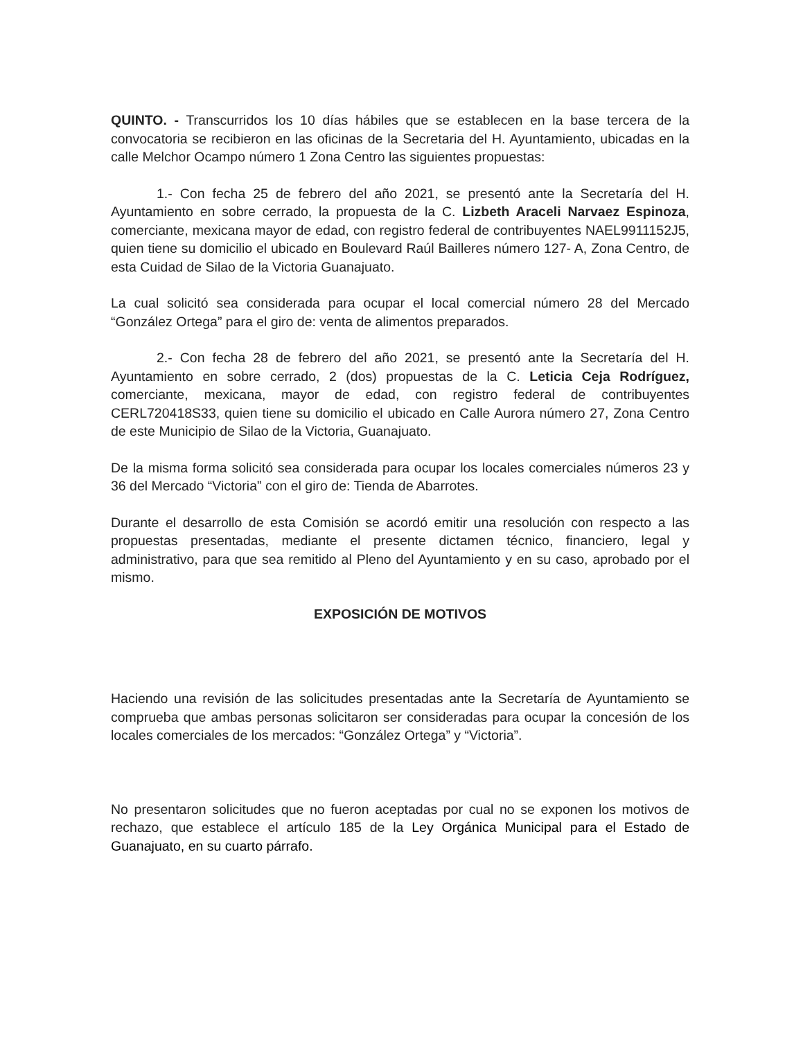QUINTO. - Transcurridos los 10 días hábiles que se establecen en la base tercera de la convocatoria se recibieron en las oficinas de la Secretaria del H. Ayuntamiento, ubicadas en la calle Melchor Ocampo número 1 Zona Centro las siguientes propuestas:
1.- Con fecha 25 de febrero del año 2021, se presentó ante la Secretaría del H. Ayuntamiento en sobre cerrado, la propuesta de la C. Lizbeth Araceli Narvaez Espinoza, comerciante, mexicana mayor de edad, con registro federal de contribuyentes NAEL9911152J5, quien tiene su domicilio el ubicado en Boulevard Raúl Bailleres número 127- A, Zona Centro, de esta Cuidad de Silao de la Victoria Guanajuato.
La cual solicitó sea considerada para ocupar el local comercial número 28 del Mercado “González Ortega” para el giro de: venta de alimentos preparados.
2.- Con fecha 28 de febrero del año 2021, se presentó ante la Secretaría del H. Ayuntamiento en sobre cerrado, 2 (dos) propuestas de la C. Leticia Ceja Rodríguez, comerciante, mexicana, mayor de edad, con registro federal de contribuyentes CERL720418S33, quien tiene su domicilio el ubicado en Calle Aurora número 27, Zona Centro de este Municipio de Silao de la Victoria, Guanajuato.
De la misma forma solicitó sea considerada para ocupar los locales comerciales números 23 y 36 del Mercado “Victoria” con el giro de: Tienda de Abarrotes.
Durante el desarrollo de esta Comisión se acordó emitir una resolución con respecto a las propuestas presentadas, mediante el presente dictamen técnico, financiero, legal y administrativo, para que sea remitido al Pleno del Ayuntamiento y en su caso, aprobado por el mismo.
EXPOSICIÓN DE MOTIVOS
Haciendo una revisión de las solicitudes presentadas ante la Secretaría de Ayuntamiento se comprueba que ambas personas solicitaron ser consideradas para ocupar la concesión de los locales comerciales de los mercados: “González Ortega” y “Victoria”.
No presentaron solicitudes que no fueron aceptadas por cual no se exponen los motivos de rechazo, que establece el artículo 185 de la Ley Orgánica Municipal para el Estado de Guanajuato, en su cuarto párrafo.